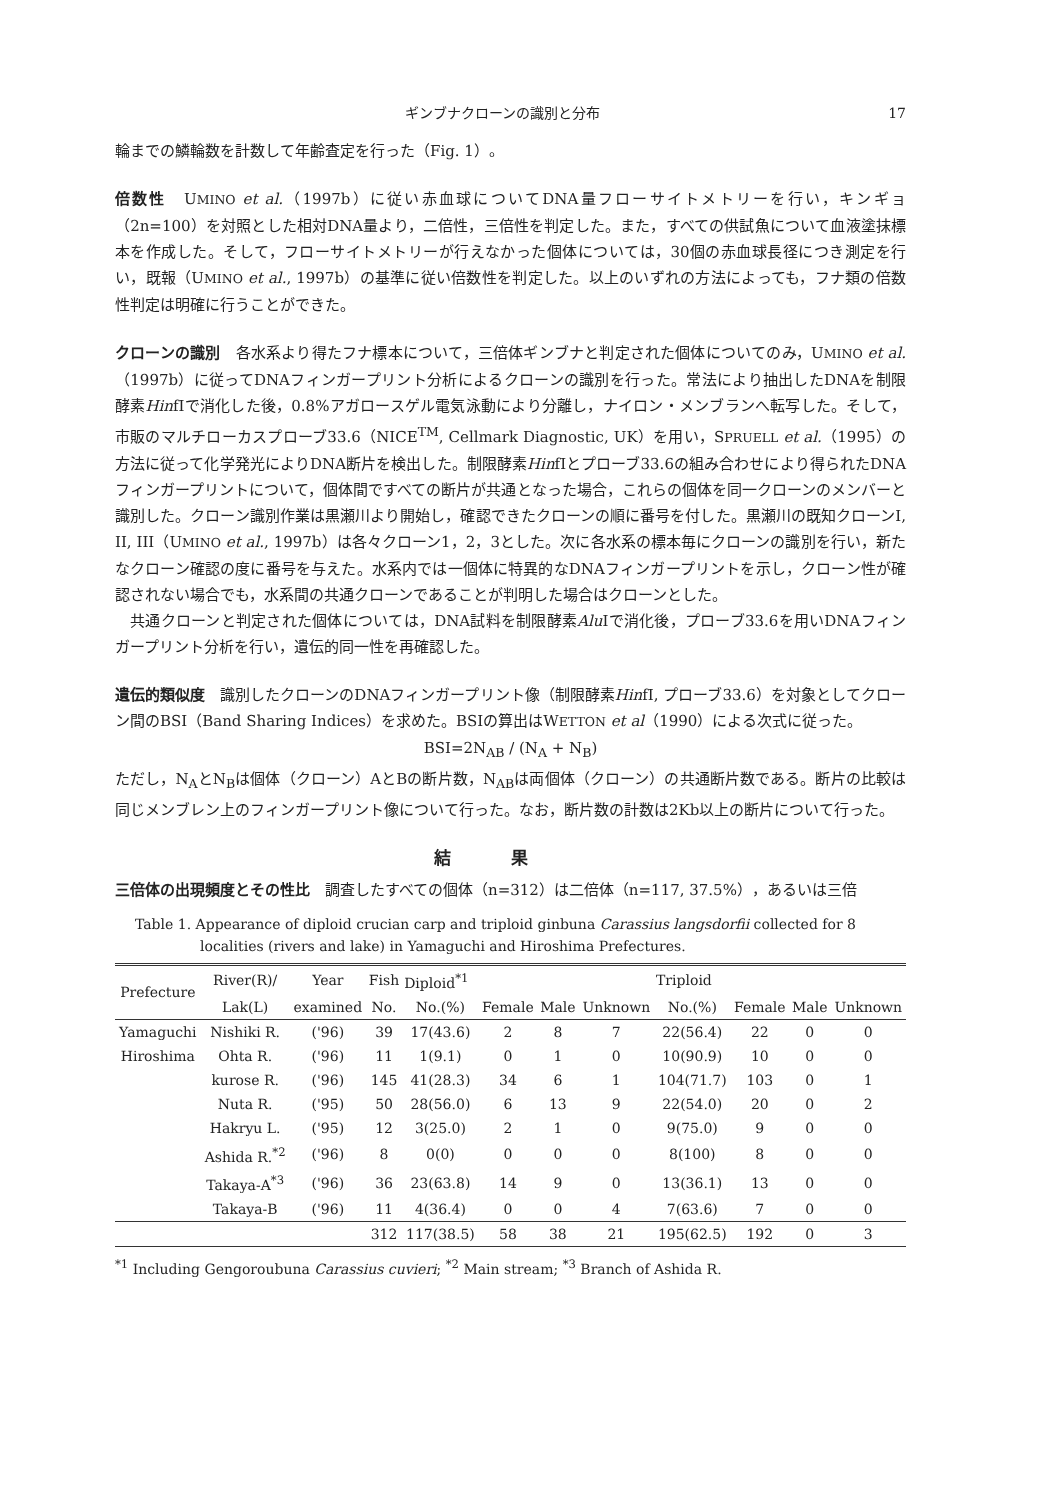ギンブナクローンの識別と分布 17
輪までの鱗輪数を計数して年齢査定を行った（Fig. 1）。
倍数性　UMINO et al.（1997b）に従い赤血球についてDNA量フローサイトメトリーを行い，キンギョ（2n=100）を対照とした相対DNA量より，二倍性，三倍性を判定した。また，すべての供試魚について血液塗抹標本を作成した。そして，フローサイトメトリーが行えなかった個体については，30個の赤血球長径につき測定を行い，既報（UMINO et al., 1997b）の基準に従い倍数性を判定した。以上のいずれの方法によっても，フナ類の倍数性判定は明確に行うことができた。
クローンの識別　各水系より得たフナ標本について，三倍体ギンブナと判定された個体についてのみ，UMINO et al.（1997b）に従ってDNAフィンガープリント分析によるクローンの識別を行った。常法により抽出したDNAを制限酵素HinfIで消化した後，0.8%アガロースゲル電気泳動により分離し，ナイロン・メンブランへ転写した。そして，市販のマルチローカスプローブ33.6（NICE<sup>TM</sup>, Cellmark Diagnostic, UK）を用い，SPRUELL et al.（1995）の方法に従って化学発光によりDNA断片を検出した。制限酵素HinfIとプローブ33.6の組み合わせにより得られたDNAフィンガープリントについて，個体間ですべての断片が共通となった場合，これらの個体を同一クローンのメンバーと識別した。クローン識別作業は黒瀬川より開始し，確認できたクローンの順に番号を付した。黒瀬川の既知クローンI, II, III（UMINO et al., 1997b）は各々クローン1，2，3とした。次に各水系の標本毎にクローンの識別を行い，新たなクローン確認の度に番号を与えた。水系内では一個体に特異的なDNAフィンガープリントを示し，クローン性が確認されない場合でも，水系間の共通クローンであることが判明した場合はクローンとした。
　共通クローンと判定された個体については，DNA試料を制限酵素Alu Iで消化後，プローブ33.6を用いDNAフィンガープリント分析を行い，遺伝的同一性を再確認した。
遺伝的類似度　識別したクローンのDNAフィンガープリント像（制限酵素HinfI, プローブ33.6）を対象としてクローン間のBSI（Band Sharing Indices）を求めた。BSIの算出はWETTON et al（1990）による次式に従った。
BSI=2N<sub>AB</sub> / (N<sub>A</sub> + N<sub>B</sub>)
ただし，N<sub>A</sub>とN<sub>B</sub>は個体（クローン）AとBの断片数，N<sub>AB</sub>は両個体（クローン）の共通断片数である。断片の比較は同じメンブレン上のフィンガープリント像について行った。なお，断片数の計数は2Kb以上の断片について行った。
結果
三倍体の出現頻度とその性比　調査したすべての個体（n=312）は二倍体（n=117, 37.5%），あるいは三倍
Table 1. Appearance of diploid crucian carp and triploid ginbuna Carassius langsdorfii collected for 8
localities (rivers and lake) in Yamaguchi and Hiroshima Prefectures.
| Prefecture | River(R)/ | Year | Fish | Diploid<sup>*1</sup> | | | | Triploid | | | |
| --- | --- | --- | --- | --- | --- | --- | --- | --- | --- | --- | --- |
| | Lak(L) | examined | No. | No.(%) | Female | Male | Unknown | No.(%) | Female | Male | Unknown |
| Yamaguchi | Nishiki R. | ('96) | 39 | 17(43.6) | 2 | 8 | 7 | 22(56.4) | 22 | 0 | 0 |
| Hiroshima | Ohta R. | ('96) | 11 | 1(9.1) | 0 | 1 | 0 | 10(90.9) | 10 | 0 | 0 |
| | kurose R. | ('96) | 145 | 41(28.3) | 34 | 6 | 1 | 104(71.7) | 103 | 0 | 1 |
| | Nuta R. | ('95) | 50 | 28(56.0) | 6 | 13 | 9 | 22(54.0) | 20 | 0 | 2 |
| | Hakryu L. | ('95) | 12 | 3(25.0) | 2 | 1 | 0 | 9(75.0) | 9 | 0 | 0 |
| | Ashida R.<sup>*2</sup> | ('96) | 8 | 0(0) | 0 | 0 | 0 | 8(100) | 8 | 0 | 0 |
| | Takaya-A<sup>*3</sup> | ('96) | 36 | 23(63.8) | 14 | 9 | 0 | 13(36.1) | 13 | 0 | 0 |
| | Takaya-B | ('96) | 11 | 4(36.4) | 0 | 0 | 4 | 7(63.6) | 7 | 0 | 0 |
| | | | 312 | 117(38.5) | 58 | 38 | 21 | 195(62.5) | 192 | 0 | 3 |
<sup>*1</sup> Including Gengoroubuna Carassius cuvieri; <sup>*2</sup> Main stream; <sup>*3</sup> Branch of Ashida R.